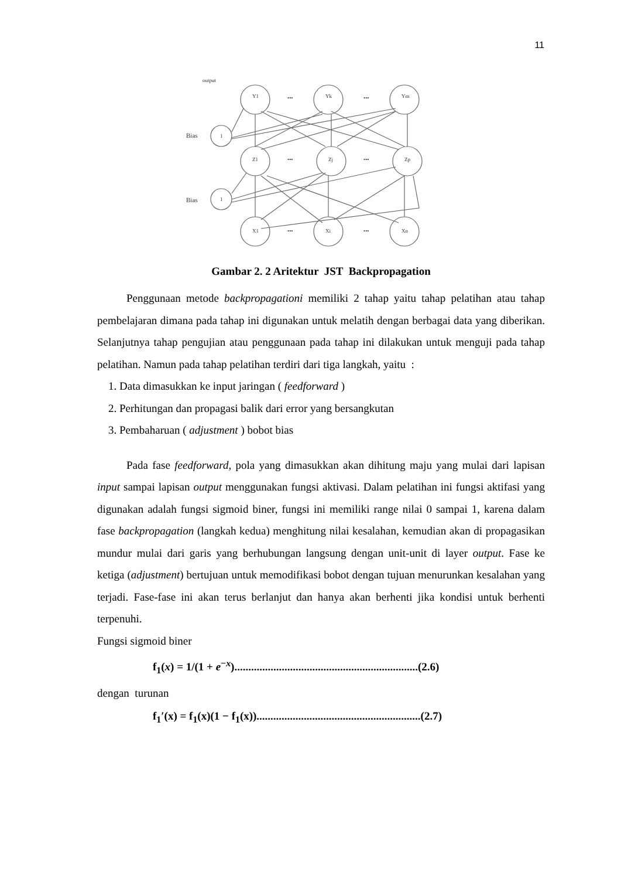11
output
Bias
Bias
Y1
Yk
Ym
Z1
Zj
Zp
X1
Xi
Xn
1
1
•••
•••
•••
•••
•••
•••
Gambar 2. 2 Aritektur JST Backpropagation
Penggunaan metode backpropagationi memiliki 2 tahap yaitu tahap pelatihan atau tahap pembelajaran dimana pada tahap ini digunakan untuk melatih dengan berbagai data yang diberikan. Selanjutnya tahap pengujian atau penggunaan pada tahap ini dilakukan untuk menguji pada tahap pelatihan. Namun pada tahap pelatihan terdiri dari tiga langkah, yaitu :
1. Data dimasukkan ke input jaringan ( feedforward )
2. Perhitungan dan propagasi balik dari error yang bersangkutan
3. Pembaharuan ( adjustment ) bobot bias
Pada fase feedforward, pola yang dimasukkan akan dihitung maju yang mulai dari lapisan input sampai lapisan output menggunakan fungsi aktivasi. Dalam pelatihan ini fungsi aktifasi yang digunakan adalah fungsi sigmoid biner, fungsi ini memiliki range nilai 0 sampai 1, karena dalam fase backpropagation (langkah kedua) menghitung nilai kesalahan, kemudian akan di propagasikan mundur mulai dari garis yang berhubungan langsung dengan unit-unit di layer output. Fase ke ketiga (adjustment) bertujuan untuk memodifikasi bobot dengan tujuan menurunkan kesalahan yang terjadi. Fase-fase ini akan terus berlanjut dan hanya akan berhenti jika kondisi untuk berhenti terpenuhi.
Fungsi sigmoid biner
f<sub>1</sub>(x) = 1/(1 + e<sup>−x</sup>)..................................................................(2.6)
dengan turunan
f<sub>1</sub>′(x) = f<sub>1</sub>(x)(1 − f<sub>1</sub>(x))...........................................................(2.7)